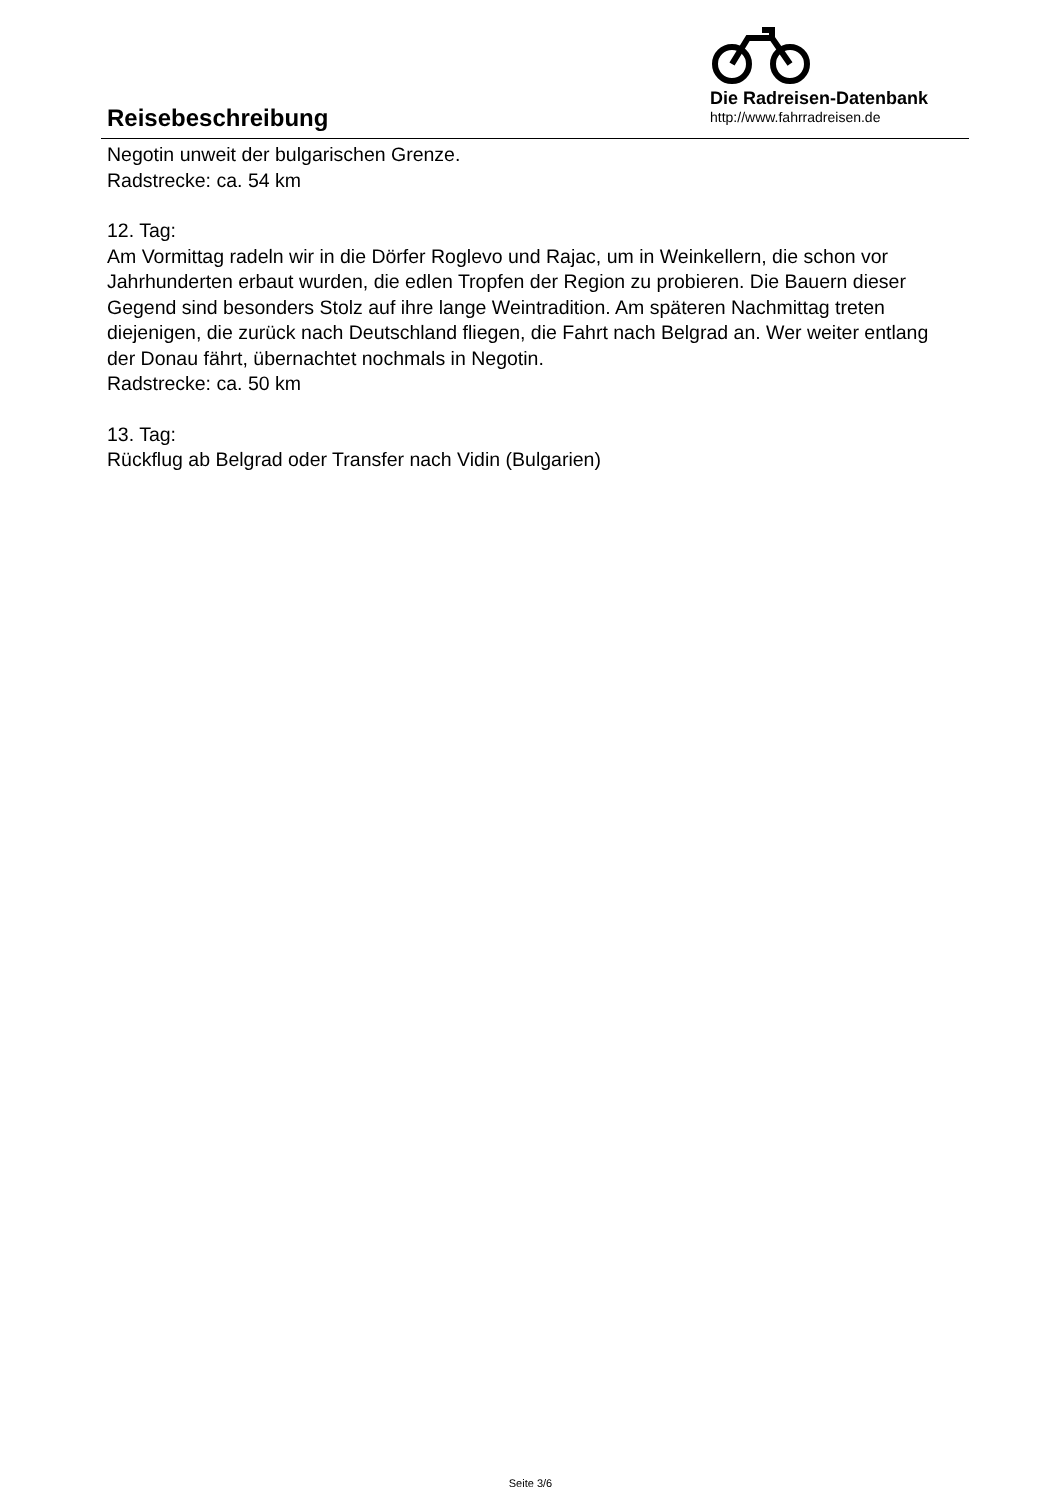Reisebeschreibung
Die Radreisen-Datenbank
http://www.fahrradreisen.de
Negotin unweit der bulgarischen Grenze.
Radstrecke: ca. 54 km
12. Tag:
Am Vormittag radeln wir in die Dörfer Roglevo und Rajac, um in Weinkellern, die schon vor Jahrhunderten erbaut wurden, die edlen Tropfen der Region zu probieren. Die Bauern dieser Gegend sind besonders Stolz auf ihre lange Weintradition. Am späteren Nachmittag treten diejenigen, die zurück nach Deutschland fliegen, die Fahrt nach Belgrad an. Wer weiter entlang der Donau fährt, übernachtet nochmals in Negotin.
Radstrecke: ca. 50 km
13. Tag:
Rückflug ab Belgrad oder Transfer nach Vidin (Bulgarien)
Seite 3/6